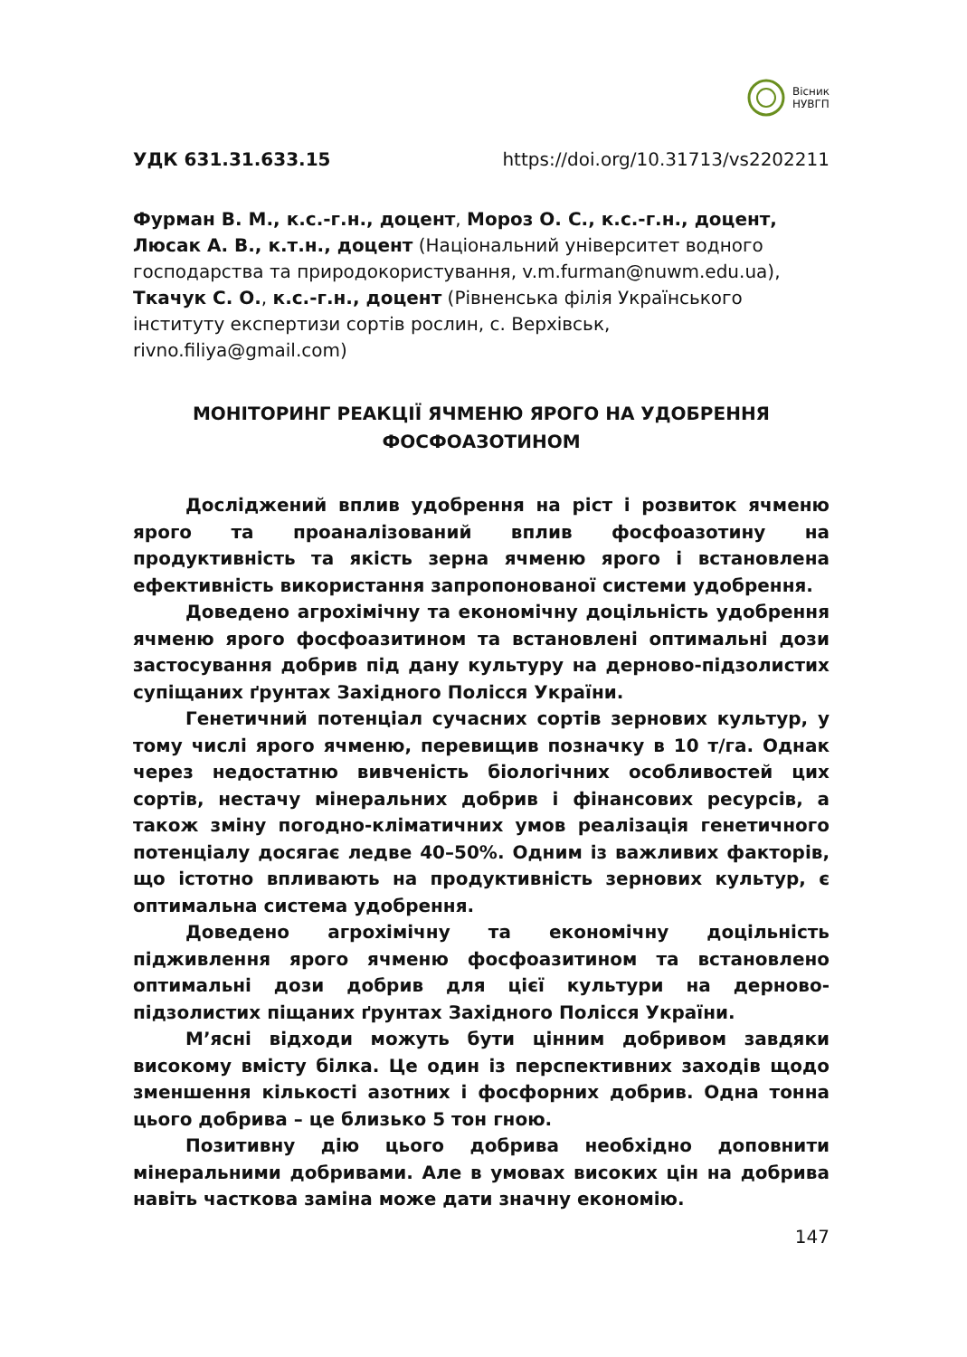Вісник
НУВГП
УДК 631.31.633.15 https://doi.org/10.31713/vs2202211
Фурман В. М., к.с.-г.н., доцент, Мороз О. С., к.с.-г.н., доцент,
Люсак А. В., к.т.н., доцент (Національний університет водного господарства та природокористування, v.m.furman@nuwm.edu.ua),
Ткачук С. О., к.с.-г.н., доцент (Рівненська філія Українського інституту експертизи сортів рослин, с. Верхівськ, rivno.filiya@gmail.com)
МОНІТОРИНГ РЕАКЦІЇ ЯЧМЕНЮ ЯРОГО НА УДОБРЕННЯ
ФОСФОАЗОТИНОМ
Досліджений вплив удобрення на ріст і розвиток ячменю ярого та проаналізований вплив фосфоазотину на продуктивність та якість зерна ячменю ярого і встановлена ефективність використання запропонованої системи удобрення.
Доведено агрохімічну та економічну доцільність удобрення ячменю ярого фосфоазитином та встановлені оптимальні дози застосування добрив під дану культуру на дерново-підзолистих супіщаних ґрунтах Західного Полісся України.
Генетичний потенціал сучасних сортів зернових культур, у тому числі ярого ячменю, перевищив позначку в 10 т/га. Однак через недостатню вивченість біологічних особливостей цих сортів, нестачу мінеральних добрив і фінансових ресурсів, а також зміну погодно-кліматичних умов реалізація генетичного потенціалу досягає ледве 40–50%. Одним із важливих факторів, що істотно впливають на продуктивність зернових культур, є оптимальна система удобрення.
Доведено агрохімічну та економічну доцільність підживлення ярого ячменю фосфоазитином та встановлено оптимальні дози добрив для цієї культури на дерново-підзолистих піщаних ґрунтах Західного Полісся України.
М’ясні відходи можуть бути цінним добривом завдяки високому вмісту білка. Це один із перспективних заходів щодо зменшення кількості азотних і фосфорних добрив. Одна тонна цього добрива – це близько 5 тон гною.
Позитивну дію цього добрива необхідно доповнити мінеральними добривами. Але в умовах високих цін на добрива навіть часткова заміна може дати значну економію.
147